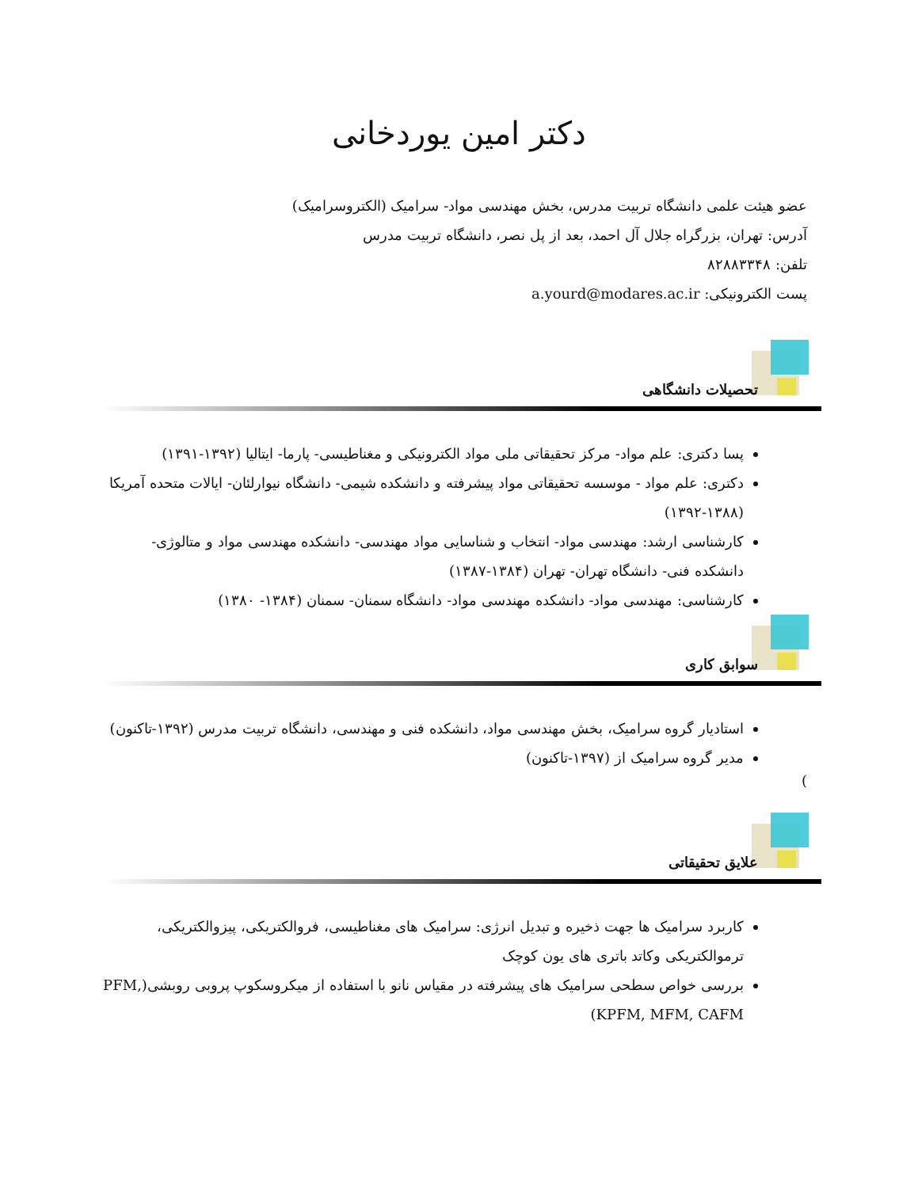دکتر امین یوردخانی
عضو هیئت علمی دانشگاه تربیت مدرس، بخش مهندسی مواد- سرامیک (الکتروسرامیک)
آدرس: تهران، بزرگراه جلال آل احمد، بعد از پل نصر، دانشگاه تربیت مدرس
تلفن: ۸۲۸۸۳۳۴۸
پست الکترونیکی: a.yourd@modares.ac.ir
تحصیلات دانشگاهی
پسا دکتری: علم مواد- مرکز تحقیقاتی ملی مواد الکترونیکی و مغناطیسی- پارما- ایتالیا (۱۳۹۲-۱۳۹۱)
دکتری: علم مواد - موسسه تحقیقاتی مواد پیشرفته و دانشکده شیمی- دانشگاه نیوارلئان- ایالات متحده آمریکا (۱۳۸۸-۱۳۹۲)
کارشناسی ارشد: مهندسی مواد- انتخاب و شناسایی مواد مهندسی- دانشکده مهندسی مواد و متالوژی- دانشکده فنی- دانشگاه تهران- تهران (۱۳۸۴-۱۳۸۷)
کارشناسی: مهندسی مواد- دانشکده مهندسی مواد- دانشگاه سمنان- سمنان (۱۳۸۴- ۱۳۸۰)
سوابق کاری
استادیار گروه سرامیک، بخش مهندسی مواد، دانشکده فنی و مهندسی، دانشگاه تربیت مدرس (۱۳۹۲-تاکنون)
مدیر گروه سرامیک از (۱۳۹۷-تاکنون)
)
علایق تحقیقاتی
کاربرد سرامیک ها جهت ذخیره و تبدیل انرژی: سرامیک های مغناطیسی، فروالکتریکی، پیزوالکتریکی، ترموالکتریکی وکاتد باتری های یون کوچک
بررسی خواص سطحی سرامیک های پیشرفته در مقیاس نانو با استفاده از میکروسکوپ پروبی روبشی(PFM, KPFM, MFM, CAFM)